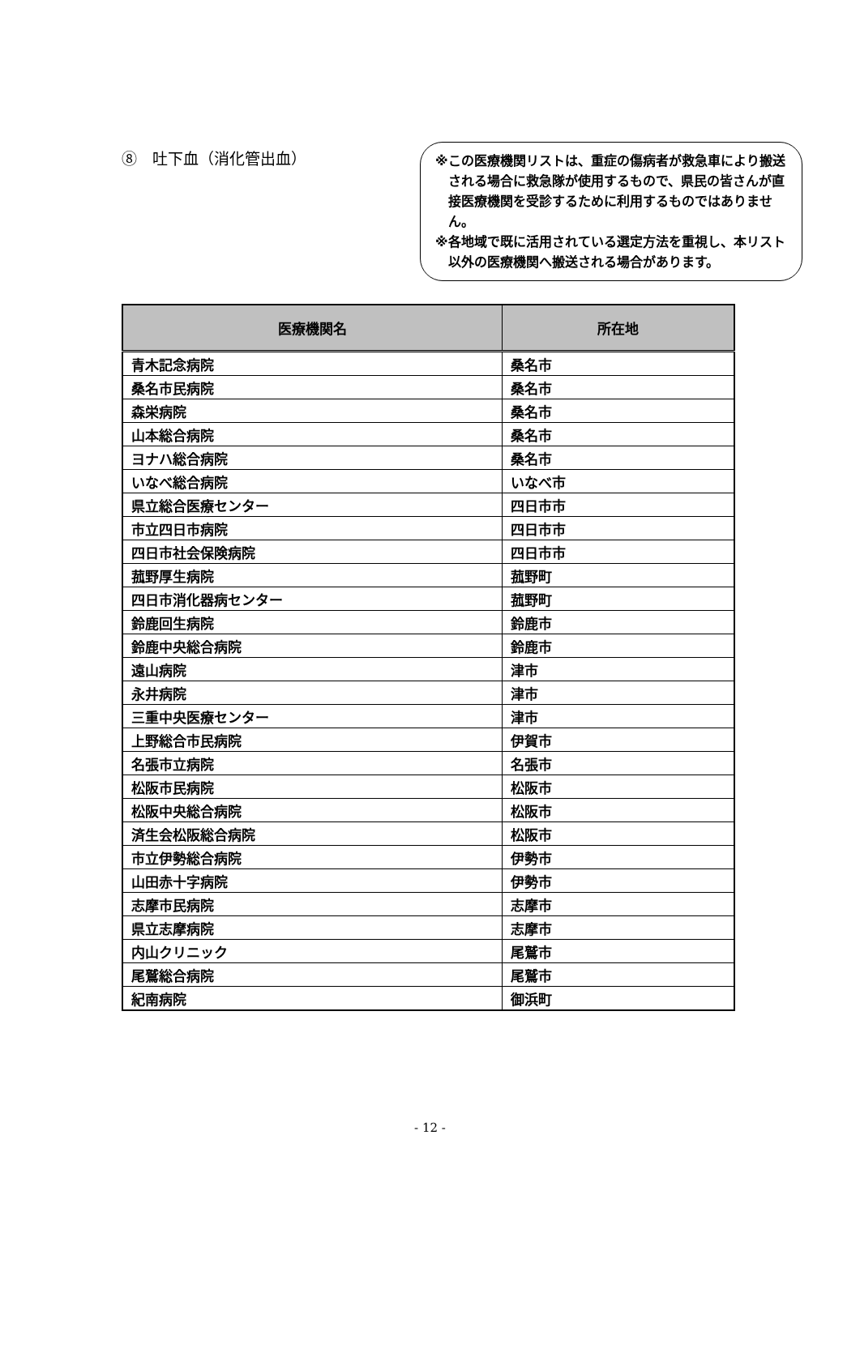⑧　吐下血（消化管出血）
※この医療機関リストは、重症の傷病者が救急車により搬送される場合に救急隊が使用するもので、県民の皆さんが直接医療機関を受診するために利用するものではありません。
※各地域で既に活用されている選定方法を重視し、本リスト以外の医療機関へ搬送される場合があります。
| 医療機関名 | 所在地 |
| --- | --- |
| 青木記念病院 | 桑名市 |
| 桑名市民病院 | 桑名市 |
| 森栄病院 | 桑名市 |
| 山本総合病院 | 桑名市 |
| ヨナハ総合病院 | 桑名市 |
| いなべ総合病院 | いなべ市 |
| 県立総合医療センター | 四日市市 |
| 市立四日市病院 | 四日市市 |
| 四日市社会保険病院 | 四日市市 |
| 菰野厚生病院 | 菰野町 |
| 四日市消化器病センター | 菰野町 |
| 鈴鹿回生病院 | 鈴鹿市 |
| 鈴鹿中央総合病院 | 鈴鹿市 |
| 遠山病院 | 津市 |
| 永井病院 | 津市 |
| 三重中央医療センター | 津市 |
| 上野総合市民病院 | 伊賀市 |
| 名張市立病院 | 名張市 |
| 松阪市民病院 | 松阪市 |
| 松阪中央総合病院 | 松阪市 |
| 済生会松阪総合病院 | 松阪市 |
| 市立伊勢総合病院 | 伊勢市 |
| 山田赤十字病院 | 伊勢市 |
| 志摩市民病院 | 志摩市 |
| 県立志摩病院 | 志摩市 |
| 内山クリニック | 尾鷲市 |
| 尾鷲総合病院 | 尾鷲市 |
| 紀南病院 | 御浜町 |
- 12 -